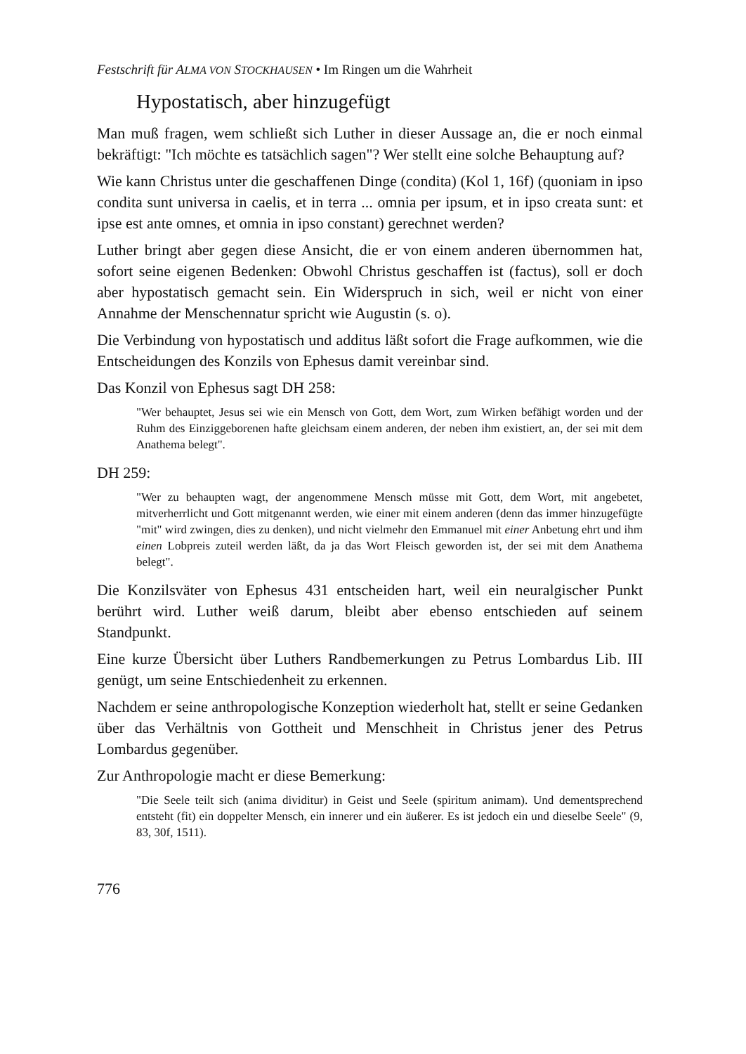Festschrift für ALMA VON STOCKHAUSEN • Im Ringen um die Wahrheit
Hypostatisch, aber hinzugefügt
Man muß fragen, wem schließt sich Luther in dieser Aussage an, die er noch einmal bekräftigt: "Ich möchte es tatsächlich sagen"? Wer stellt eine solche Behauptung auf?
Wie kann Christus unter die geschaffenen Dinge (condita) (Kol 1, 16f) (quoniam in ipso condita sunt universa in caelis, et in terra ... omnia per ipsum, et in ipso creata sunt: et ipse est ante omnes, et omnia in ipso constant) gerechnet werden?
Luther bringt aber gegen diese Ansicht, die er von einem anderen übernommen hat, sofort seine eigenen Bedenken: Obwohl Christus geschaffen ist (factus), soll er doch aber hypostatisch gemacht sein. Ein Widerspruch in sich, weil er nicht von einer Annahme der Menschennatur spricht wie Augustin (s. o).
Die Verbindung von hypostatisch und additus läßt sofort die Frage aufkommen, wie die Entscheidungen des Konzils von Ephesus damit vereinbar sind.
Das Konzil von Ephesus sagt DH 258:
"Wer behauptet, Jesus sei wie ein Mensch von Gott, dem Wort, zum Wirken befähigt worden und der Ruhm des Einziggeborenen hafte gleichsam einem anderen, der neben ihm existiert, an, der sei mit dem Anathema belegt".
DH 259:
"Wer zu behaupten wagt, der angenommene Mensch müsse mit Gott, dem Wort, mit angebetet, mitverherrlicht und Gott mitgenannt werden, wie einer mit einem anderen (denn das immer hinzugefügte "mit" wird zwingen, dies zu denken), und nicht vielmehr den Emmanuel mit einer Anbetung ehrt und ihm einen Lobpreis zuteil werden läßt, da ja das Wort Fleisch geworden ist, der sei mit dem Anathema belegt".
Die Konzilsväter von Ephesus 431 entscheiden hart, weil ein neuralgischer Punkt berührt wird. Luther weiß darum, bleibt aber ebenso entschieden auf seinem Standpunkt.
Eine kurze Übersicht über Luthers Randbemerkungen zu Petrus Lombardus Lib. III genügt, um seine Entschiedenheit zu erkennen.
Nachdem er seine anthropologische Konzeption wiederholt hat, stellt er seine Gedanken über das Verhältnis von Gottheit und Menschheit in Christus jener des Petrus Lombardus gegenüber.
Zur Anthropologie macht er diese Bemerkung:
"Die Seele teilt sich (anima dividitur) in Geist und Seele (spiritum animam). Und dementsprechend entsteht (fit) ein doppelter Mensch, ein innerer und ein äußerer. Es ist jedoch ein und dieselbe Seele" (9, 83, 30f, 1511).
776